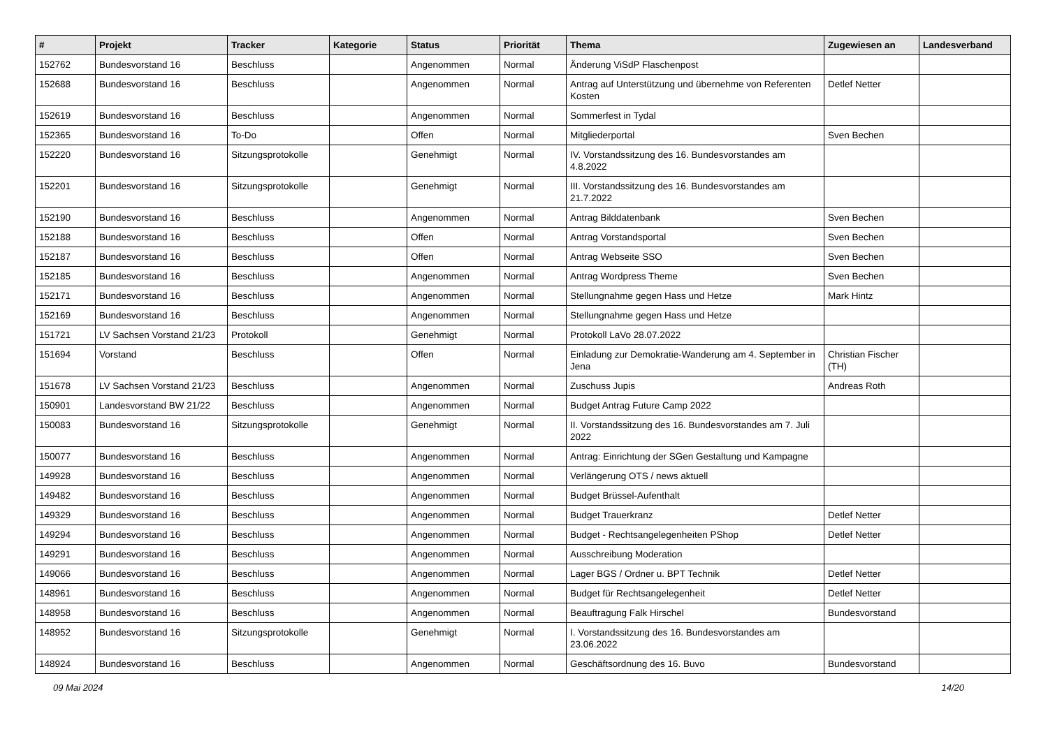| # | Projekt | Tracker | Kategorie | Status | Priorität | Thema | Zugewiesen an | Landesverband |
| --- | --- | --- | --- | --- | --- | --- | --- | --- |
| 152762 | Bundesvorstand 16 | Beschluss | | Angenommen | Normal | Änderung ViSdP Flaschenpost | | |
| 152688 | Bundesvorstand 16 | Beschluss | | Angenommen | Normal | Antrag auf Unterstützung und übernehme von Referenten Kosten | Detlef Netter | |
| 152619 | Bundesvorstand 16 | Beschluss | | Angenommen | Normal | Sommerfest in Tydal | | |
| 152365 | Bundesvorstand 16 | To-Do | | Offen | Normal | Mitgliederportal | Sven Bechen | |
| 152220 | Bundesvorstand 16 | Sitzungsprotokolle | | Genehmigt | Normal | IV. Vorstandssitzung des 16. Bundesvorstandes am 4.8.2022 | | |
| 152201 | Bundesvorstand 16 | Sitzungsprotokolle | | Genehmigt | Normal | III. Vorstandssitzung des 16. Bundesvorstandes am 21.7.2022 | | |
| 152190 | Bundesvorstand 16 | Beschluss | | Angenommen | Normal | Antrag Bilddatenbank | Sven Bechen | |
| 152188 | Bundesvorstand 16 | Beschluss | | Offen | Normal | Antrag Vorstandsportal | Sven Bechen | |
| 152187 | Bundesvorstand 16 | Beschluss | | Offen | Normal | Antrag Webseite SSO | Sven Bechen | |
| 152185 | Bundesvorstand 16 | Beschluss | | Angenommen | Normal | Antrag Wordpress Theme | Sven Bechen | |
| 152171 | Bundesvorstand 16 | Beschluss | | Angenommen | Normal | Stellungnahme gegen Hass und Hetze | Mark Hintz | |
| 152169 | Bundesvorstand 16 | Beschluss | | Angenommen | Normal | Stellungnahme gegen Hass und Hetze | | |
| 151721 | LV Sachsen Vorstand 21/23 | Protokoll | | Genehmigt | Normal | Protokoll LaVo 28.07.2022 | | |
| 151694 | Vorstand | Beschluss | | Offen | Normal | Einladung zur Demokratie-Wanderung am 4. September in Jena | Christian Fischer (TH) | |
| 151678 | LV Sachsen Vorstand 21/23 | Beschluss | | Angenommen | Normal | Zuschuss Jupis | Andreas Roth | |
| 150901 | Landesvorstand BW 21/22 | Beschluss | | Angenommen | Normal | Budget Antrag Future Camp 2022 | | |
| 150083 | Bundesvorstand 16 | Sitzungsprotokolle | | Genehmigt | Normal | II. Vorstandssitzung des 16. Bundesvorstandes am 7. Juli 2022 | | |
| 150077 | Bundesvorstand 16 | Beschluss | | Angenommen | Normal | Antrag: Einrichtung der SGen Gestaltung und Kampagne | | |
| 149928 | Bundesvorstand 16 | Beschluss | | Angenommen | Normal | Verlängerung OTS / news aktuell | | |
| 149482 | Bundesvorstand 16 | Beschluss | | Angenommen | Normal | Budget Brüssel-Aufenthalt | | |
| 149329 | Bundesvorstand 16 | Beschluss | | Angenommen | Normal | Budget Trauerkranz | Detlef Netter | |
| 149294 | Bundesvorstand 16 | Beschluss | | Angenommen | Normal | Budget - Rechtsangelegenheiten PShop | Detlef Netter | |
| 149291 | Bundesvorstand 16 | Beschluss | | Angenommen | Normal | Ausschreibung Moderation | | |
| 149066 | Bundesvorstand 16 | Beschluss | | Angenommen | Normal | Lager BGS / Ordner u. BPT Technik | Detlef Netter | |
| 148961 | Bundesvorstand 16 | Beschluss | | Angenommen | Normal | Budget für Rechtsangelegenheit | Detlef Netter | |
| 148958 | Bundesvorstand 16 | Beschluss | | Angenommen | Normal | Beauftragung Falk Hirschel | Bundesvorstand | |
| 148952 | Bundesvorstand 16 | Sitzungsprotokolle | | Genehmigt | Normal | I. Vorstandssitzung des 16. Bundesvorstandes am 23.06.2022 | | |
| 148924 | Bundesvorstand 16 | Beschluss | | Angenommen | Normal | Geschäftsordnung des 16. Buvo | Bundesvorstand | |
09 Mai 2024 14/20